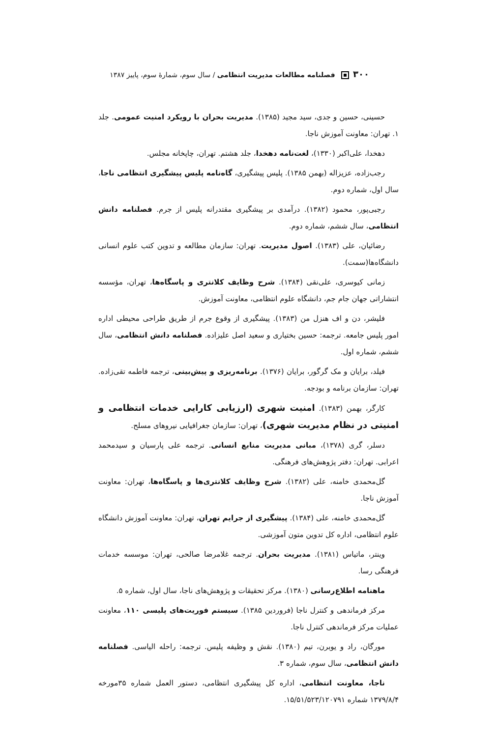۳۰۰ فصلنامه مطالعات مدیریت انتظامی / سال سوم، شمارهٔ سوم، پاییز ۱۳۸۷
حسینی، حسین و جدی، سید مجید (۱۳۸۵). مدیریت بحران با رویکرد امنیت عمومی. جلد ۱. تهران: معاونت آموزش ناجا.
دهخدا، علی‌اکبر (۱۳۳۰)، لغت‌نامه دهخدا، جلد هشتم. تهران، چاپخانه مجلس.
رجب‌زاده، عزیزاله (بهمن ۱۳۸۵). پلیس پیشگیری، گاه‌نامه پلیس پیشگیری انتظامی ناجا، سال اول، شماره دوم.
رجبی‌پور، محمود (۱۳۸۲). درآمدی بر پیشگیری مقتدرانه پلیس از جرم. فصلنامه دانش انتظامی، سال ششم، شماره دوم.
رضائیان، علی (۱۳۸۳). اصول مدیریت. تهران: سازمان مطالعه و تدوین کتب علوم انسانی دانشگاه‌ها(سمت).
زمانی کیوسری، علی‌نقی (۱۳۸۴). شرح وظایف کلانتری و پاسگاه‌ها، تهران، مؤسسه انتشاراتی جهان جام جم، دانشگاه علوم انتظامی، معاونت آموزش.
فلیشر، دن و اف هنزل من (۱۳۸۳). پیشگیری از وقوع جرم از طریق طراحی محیطی اداره امور پلیس جامعه. ترجمه: حسین بختیاری و سعید اصل علیزاده. فصلنامه دانش انتظامی، سال ششم، شماره اول.
فیلد، برایان و مک گرگور، برایان (۱۳۷۶). برنامه‌ریزی و پیش‌بینی، ترجمه فاطمه تقی‌زاده. تهران: سازمان برنامه و بودجه.
کارگر، بهمن (۱۳۸۳). امنیت شهری (ارزیابی کارایی خدمات انتظامی و امنیتی در نظام مدیریت شهری)، تهران: سازمان جغرافیایی نیروهای مسلح.
دسلر، گری (۱۳۷۸)، مبانی مدیریت منابع انسانی. ترجمه علی پارسیان و سیدمحمد اعرابی. تهران: دفتر پژوهش‌های فرهنگی.
گل‌محمدی خامنه، علی (۱۳۸۲). شرح وظایف کلانتری‌ها و پاسگاه‌ها، تهران: معاونت آموزش ناجا.
گل‌محمدی خامنه، علی (۱۳۸۴). پیشگیری از جرایم تهران، تهران: معاونت آموزش دانشگاه علوم انتظامی، اداره کل تدوین متون آموزشی.
وینتر، ماتیاس (۱۳۸۱). مدیریت بحران. ترجمه غلامرضا صالحی، تهران: موسسه خدمات فرهنگی رسا.
ماهنامه اطلاع‌رسانی (۱۳۸۰). مرکز تحقیقات و پژوهش‌های ناجا، سال اول، شماره ۵.
مرکز فرماندهی و کنترل ناجا (فروردین ۱۳۸۵). سیستم فوریت‌های پلیسی ۱۱۰، معاونت عملیات مرکز فرماندهی کنترل ناجا.
مورگان، راد و یوبرن، تیم (۱۳۸۰). نقش و وظیفه پلیس. ترجمه: راحله الیاسی. فصلنامه دانش انتظامی، سال سوم، شماره ۳.
ناجا، معاونت انتظامی، اداره کل پیشگیری انتظامی، دستور العمل شماره ۳۵مورخه ۱۳۷۹/۸/۴ شماره ۱۵/۵۱/۵۲۳/۱۲۰۷۹۱.